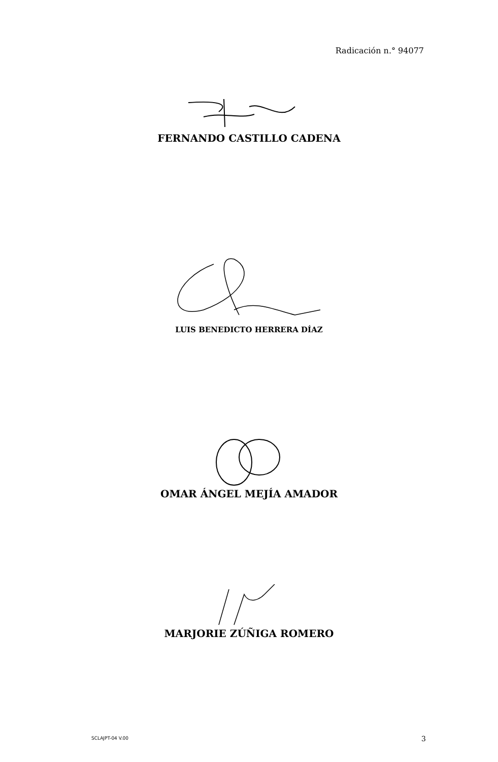Radicación n.° 94077
FERNANDO CASTILLO CADENA
LUIS BENEDICTO HERRERA DÍAZ
OMAR ÁNGEL MEJÍA AMADOR
MARJORIE ZÚÑIGA ROMERO
SCLAJPT-04 V.00 3